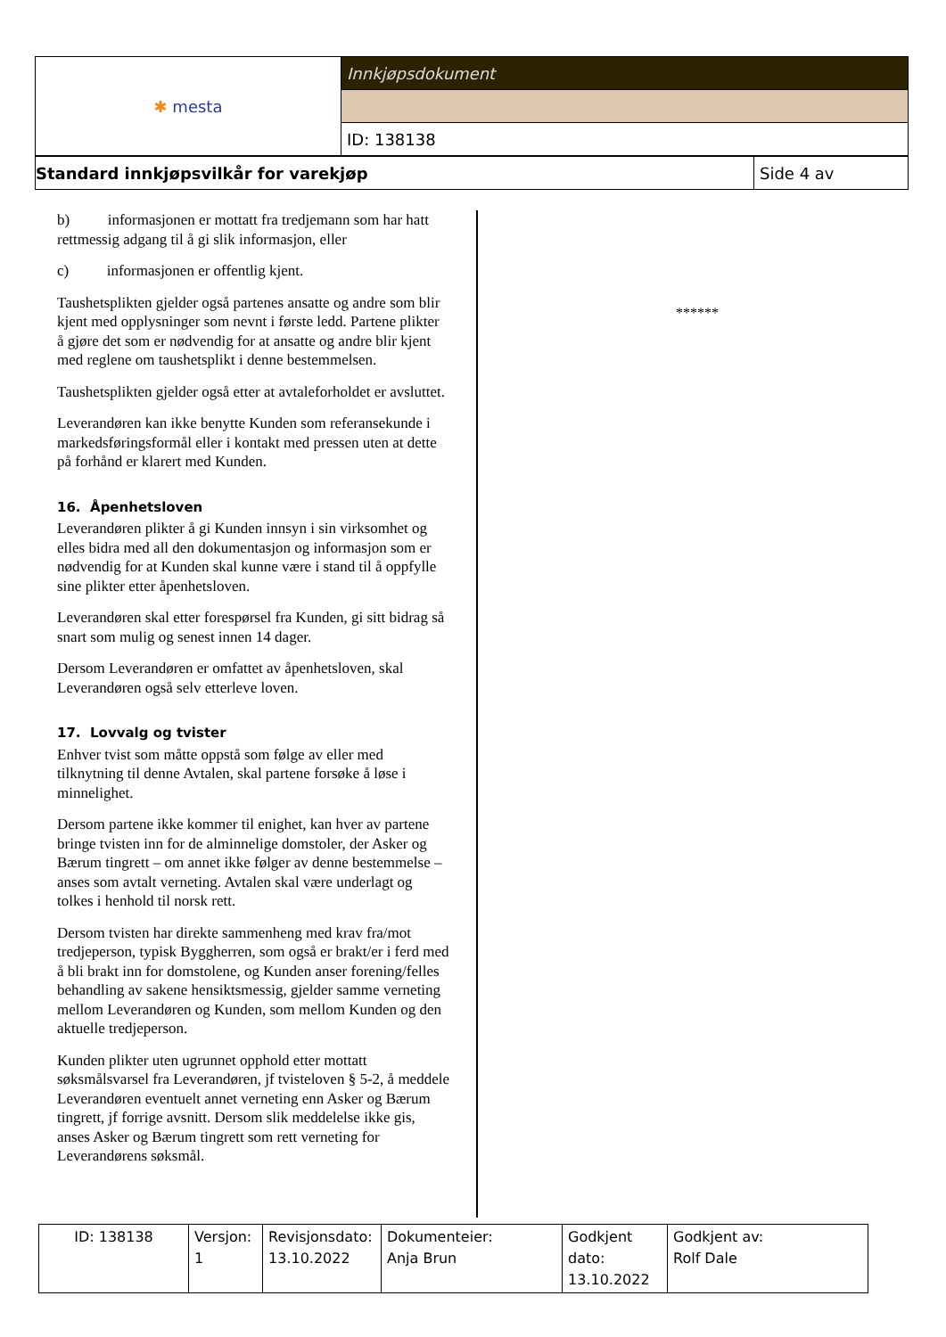| ✱ mesta | Innkjøpsdokument |
| | ID: 138138 |
| Standard innkjøpsvilkår for varekjøp | Side 4 av |
b) informasjonen er mottatt fra tredjemann som har hatt rettmessig adgang til å gi slik informasjon, eller
c) informasjonen er offentlig kjent.
Taushetsplikten gjelder også partenes ansatte og andre som blir kjent med opplysninger som nevnt i første ledd. Partene plikter å gjøre det som er nødvendig for at ansatte og andre blir kjent med reglene om taushetsplikt i denne bestemmelsen.
Taushetsplikten gjelder også etter at avtaleforholdet er avsluttet.
Leverandøren kan ikke benytte Kunden som referansekunde i markedsføringsformål eller i kontakt med pressen uten at dette på forhånd er klarert med Kunden.
16. Åpenhetsloven
Leverandøren plikter å gi Kunden innsyn i sin virksomhet og elles bidra med all den dokumentasjon og informasjon som er nødvendig for at Kunden skal kunne være i stand til å oppfylle sine plikter etter åpenhetsloven.
Leverandøren skal etter forespørsel fra Kunden, gi sitt bidrag så snart som mulig og senest innen 14 dager.
Dersom Leverandøren er omfattet av åpenhetsloven, skal Leverandøren også selv etterleve loven.
17. Lovvalg og tvister
Enhver tvist som måtte oppstå som følge av eller med tilknytning til denne Avtalen, skal partene forsøke å løse i minnelighet.
Dersom partene ikke kommer til enighet, kan hver av partene bringe tvisten inn for de alminnelige domstoler, der Asker og Bærum tingrett – om annet ikke følger av denne bestemmelse – anses som avtalt verneting. Avtalen skal være underlagt og tolkes i henhold til norsk rett.
Dersom tvisten har direkte sammenheng med krav fra/mot tredjeperson, typisk Byggherren, som også er brakt/er i ferd med å bli brakt inn for domstolene, og Kunden anser forening/felles behandling av sakene hensiktsmessig, gjelder samme verneting mellom Leverandøren og Kunden, som mellom Kunden og den aktuelle tredjeperson.
Kunden plikter uten ugrunnet opphold etter mottatt søksmålsvarsel fra Leverandøren, jf tvisteloven § 5-2, å meddele Leverandøren eventuelt annet verneting enn Asker og Bærum tingrett, jf forrige avsnitt. Dersom slik meddelelse ikke gis, anses Asker og Bærum tingrett som rett verneting for Leverandørens søksmål.
******
| ID: 138138 | Versjon: 1 | Revisjonsdato: 13.10.2022 | Dokumenteier: Anja Brun | Godkjent dato: 13.10.2022 | Godkjent av: Rolf Dale |